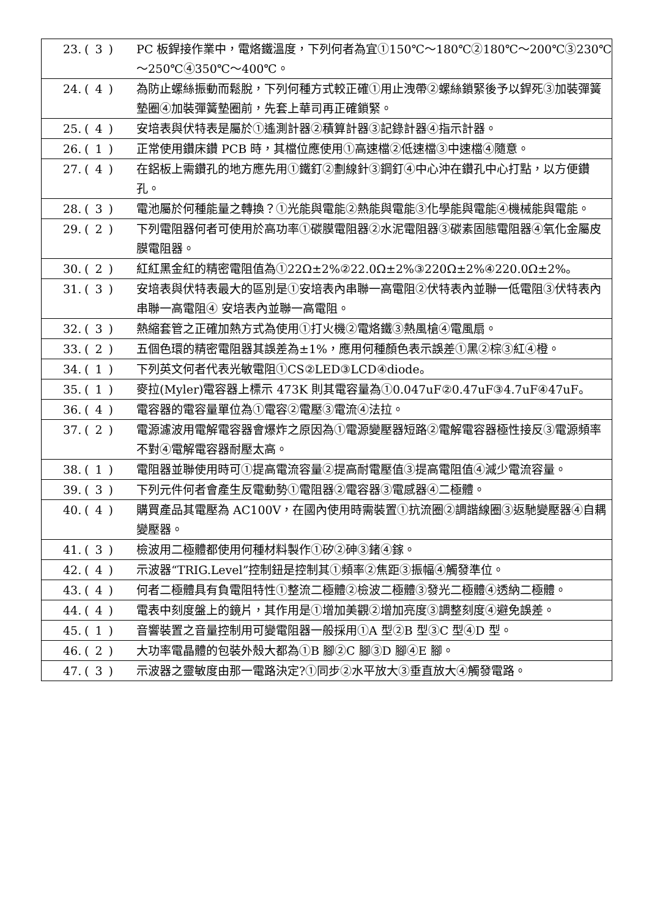| 23. | ( 3 ) | PC 板銲接作業中，電烙鐵溫度，下列何者為宜①150℃～180℃②180℃～200℃③230℃～250℃④350℃～400℃。 |
| 24. | ( 4 ) | 為防止螺絲振動而鬆脫，下列何種方式較正確①用止洩帶②螺絲鎖緊後予以銲死③加裝彈簧墊圈④加裝彈簧墊圈前，先套上華司再正確鎖緊。 |
| 25. | ( 4 ) | 安培表與伏特表是屬於①遙測計器②積算計器③記錄計器④指示計器。 |
| 26. | ( 1 ) | 正常使用鑽床鑽 PCB 時，其檔位應使用①高速檔②低速檔③中速檔④隨意。 |
| 27. | ( 4 ) | 在鋁板上需鑽孔的地方應先用①鐵釘②劃線針③鋼釘④中心沖在鑽孔中心打點，以方便鑽孔。 |
| 28. | ( 3 ) | 電池屬於何種能量之轉換？①光能與電能②熱能與電能③化學能與電能④機械能與電能。 |
| 29. | ( 2 ) | 下列電阻器何者可使用於高功率①碳膜電阻器②水泥電阻器③碳素固態電阻器④氧化金屬皮膜電阻器。 |
| 30. | ( 2 ) | 紅紅黑金紅的精密電阻值為①22Ω±2%②22.0Ω±2%③220Ω±2%④220.0Ω±2%。 |
| 31. | ( 3 ) | 安培表與伏特表最大的區別是①安培表內串聯一高電阻②伏特表內並聯一低電阻③伏特表內串聯一高電阻④ 安培表內並聯一高電阻。 |
| 32. | ( 3 ) | 熱縮套管之正確加熱方式為使用①打火機②電烙鐵③熱風槍④電風扇。 |
| 33. | ( 2 ) | 五個色環的精密電阻器其誤差為±1%，應用何種顏色表示誤差①黑②棕③紅④橙。 |
| 34. | ( 1 ) | 下列英文何者代表光敏電阻①CS②LED③LCD④diode。 |
| 35. | ( 1 ) | 麥拉(Myler)電容器上標示 473K 則其電容量為①0.047uF②0.47uF③4.7uF④47uF。 |
| 36. | ( 4 ) | 電容器的電容量單位為①電容②電壓③電流④法拉。 |
| 37. | ( 2 ) | 電源濾波用電解電容器會爆炸之原因為①電源變壓器短路②電解電容器極性接反③電源頻率不對④電解電容器耐壓太高。 |
| 38. | ( 1 ) | 電阻器並聯使用時可①提高電流容量②提高耐電壓值③提高電阻值④減少電流容量。 |
| 39. | ( 3 ) | 下列元件何者會產生反電動勢①電阻器②電容器③電感器④二極體。 |
| 40. | ( 4 ) | 購買產品其電壓為 AC100V，在國內使用時需裝置①抗流圈②調諧線圈③返馳變壓器④自耦變壓器。 |
| 41. | ( 3 ) | 檢波用二極體都使用何種材料製作①矽②砷③鍺④鎵。 |
| 42. | ( 4 ) | 示波器“TRIG.Level”控制鈕是控制其①頻率②焦距③振幅④觸發準位。 |
| 43. | ( 4 ) | 何者二極體具有負電阻特性①整流二極體②檢波二極體③發光二極體④透納二極體。 |
| 44. | ( 4 ) | 電表中刻度盤上的鏡片，其作用是①增加美觀②增加亮度③調整刻度④避免誤差。 |
| 45. | ( 1 ) | 音響裝置之音量控制用可變電阻器一般採用①A 型②B 型③C 型④D 型。 |
| 46. | ( 2 ) | 大功率電晶體的包裝外殼大都為①B 腳②C 腳③D 腳④E 腳。 |
| 47. | ( 3 ) | 示波器之靈敏度由那一電路決定?①同步②水平放大③垂直放大④觸發電路。 |